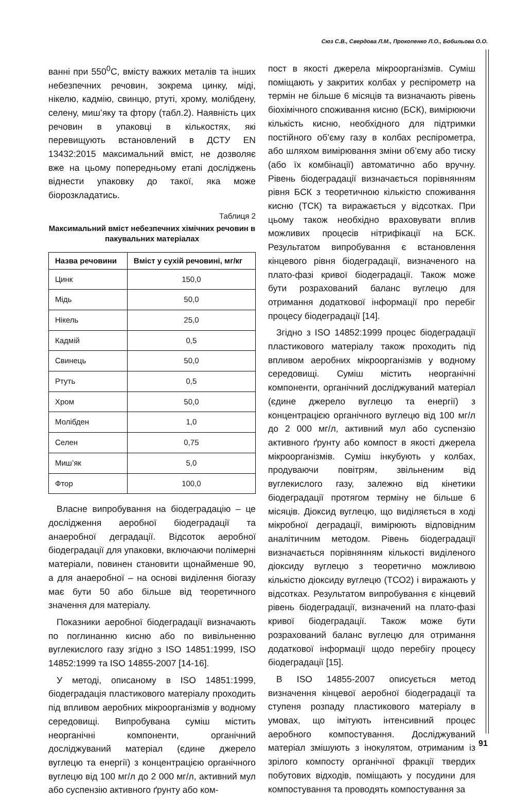Сюз С.В., Свердова Л.М., Прокопенко Л.О., Бобильова О.О.
ванні при 550<sup>0</sup>С, вмісту важких металів та інших небезпечних речовин, зокрема цинку, міді, нікелю, кадмію, свинцю, ртуті, хрому, молібдену, селену, миш’яку та фтору (табл.2). Наявність цих речовин в упаковці в кількостях, які перевищують встановлений в ДСТУ EN 13432:2015 максимальний вміст, не дозволяє вже на цьому попередньому етапі досліджень віднести упаковку до такої, яка може біорозкладатись.
Таблиця 2
Максимальний вміст небезпечних хімічних речовин в пакувальних матеріалах
| Назва речовини | Вміст у сухій речовині, мг/кг |
| --- | --- |
| Цинк | 150,0 |
| Мідь | 50,0 |
| Нікель | 25,0 |
| Кадмій | 0,5 |
| Свинець | 50,0 |
| Ртуть | 0,5 |
| Хром | 50,0 |
| Молібден | 1,0 |
| Селен | 0,75 |
| Миш’як | 5,0 |
| Фтор | 100,0 |
Власне випробування на біодеградацію – це дослідження аеробної біодеградації та анаеробної деградації. Відсоток аеробної біодеградації для упаковки, включаючи полімерні матеріали, повинен становити щонайменше 90, а для анаеробної – на основі виділення біогазу має бути 50 або більше від теоретичного значення для матеріалу.
Показники аеробної біодеградації визначають по поглинанню кисню або по вивільненню вуглекислого газу згідно з ISO 14851:1999, ISO 14852:1999 та ISO 14855-2007 [14-16].
У методі, описаному в ISO 14851:1999, біодеградація пластикового матеріалу проходить під впливом аеробних мікроорганізмів у водному середовищі. Випробувана суміш містить неорганічні компоненти, органічний досліджуваний матеріал (єдине джерело вуглецю та енергії) з концентрацією органічного вуглецю від 100 мг/л до 2 000 мг/л, активний мул або суспензію активного ґрунту або ком-
пост в якості джерела мікроорганізмів. Суміш поміщають у закритих колбах у респірометр на термін не більше 6 місяців та визначають рівень біохімічного споживання кисню (БСК), вимірюючи кількість кисню, необхідного для підтримки постійного об’єму газу в колбах респірометра, або шляхом вимірювання зміни об’єму або тиску (або їх комбінації) автоматично або вручну. Рівень біодеградації визначається порівнянням рівня БСК з теоретичною кількістю споживання кисню (ТСК) та виражається у відсотках. При цьому також необхідно враховувати вплив можливих процесів нітрифікації на БСК. Результатом випробування є встановлення кінцевого рівня біодеградації, визначеного на плато-фазі кривої біодеградації. Також може бути розрахований баланс вуглецю для отримання додаткової інформації про перебіг процесу біодеградації [14].
Згідно з ISO 14852:1999 процес біодеградації пластикового матеріалу також проходить під впливом аеробних мікроорганізмів у водному середовищі. Суміш містить неорганічні компоненти, органічний досліджуваний матеріал (єдине джерело вуглецю та енергії) з концентрацією органічного вуглецю від 100 мг/л до 2 000 мг/л, активний мул або суспензію активного ґрунту або компост в якості джерела мікроорганізмів. Суміш інкубують у колбах, продуваючи повітрям, звільненим від вуглекислого газу, залежно від кінетики біодеградації протягом терміну не більше 6 місяців. Діоксид вуглецю, що виділяється в ході мікробної деградації, вимірюють відповідним аналітичним методом. Рівень біодеградації визначається порівнянням кількості виділеного діоксиду вуглецю з теоретично можливою кількістю діоксиду вуглецю (ТСО2) і виражають у відсотках. Результатом випробування є кінцевий рівень біодеградації, визначений на плато-фазі кривої біодеградації. Також може бути розрахований баланс вуглецю для отримання додаткової інформації щодо перебігу процесу біодеградації [15].
В ISO 14855-2007 описується метод визначення кінцевої аеробної біодеградації та ступеня розпаду пластикового матеріалу в умовах, що імітують інтенсивний процес аеробного компостування. Досліджуваний матеріал змішують з інокулятом, отриманим із зрілого компосту органічної фракції твердих побутових відходів, поміщають у посудини для компостування та проводять компостування за
91